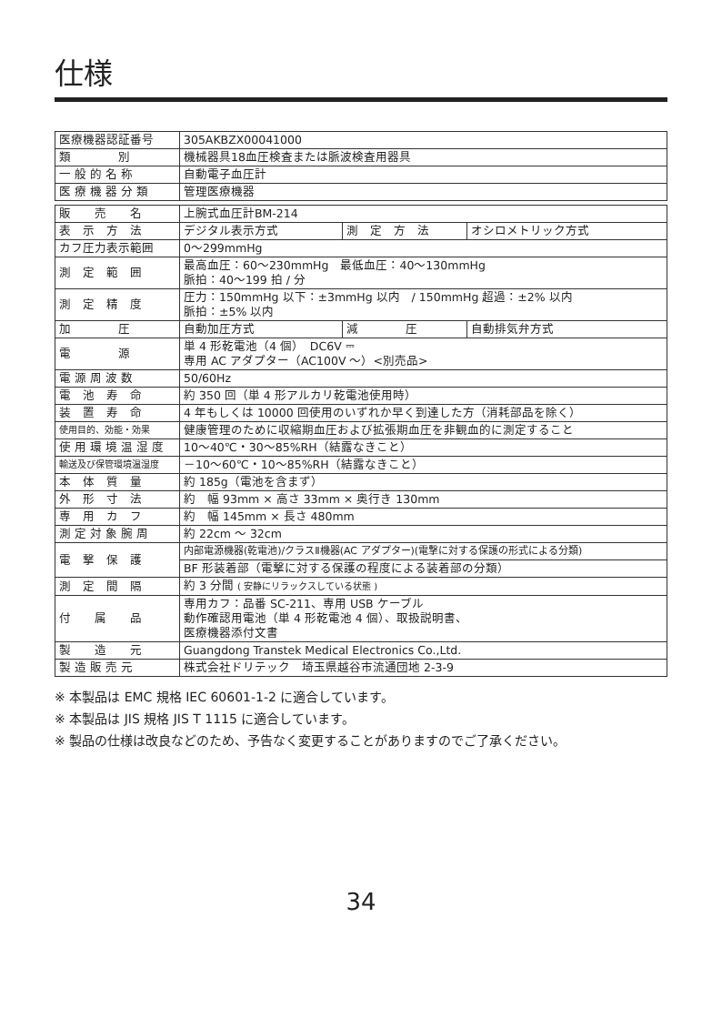仕様
| 医療機器認証番号 | 305AKBZX00041000 |
| 類 別 | 機械器具18血圧検査または脈波検査用器具 |
| 一 般 的 名 称 | 自動電子血圧計 |
| 医 療 機 器 分 類 | 管理医療機器 |
| 販 売 名 | 上腕式血圧計BM-214 | | |
| 表 示 方 法 | デジタル表示方式 | 測 定 方 法 | オシロメトリック方式 |
| カフ圧力表示範囲 | 0～299mmHg | | |
| 測 定 範 囲 | 最高血圧：60～230mmHg 最低血圧：40～130mmHg 脈拍：40～199 拍 / 分 | | |
| 測 定 精 度 | 圧力：150mmHg 以下：±3mmHg 以内 / 150mmHg 超過：±2% 以内 脈拍：±5% 以内 | | |
| 加 圧 | 自動加圧方式 | 減 圧 | 自動排気弁方式 |
| 電 源 | 単 4 形乾電池（4 個） DC6V ⎓ 専用 AC アダプター（AC100V ～）<別売品> | | |
| 電 源 周 波 数 | 50/60Hz | | |
| 電 池 寿 命 | 約 350 回（単 4 形アルカリ乾電池使用時） | | |
| 装 置 寿 命 | 4 年もしくは 10000 回使用のいずれか早く到達した方（消耗部品を除く） | | |
| 使用目的、効能・効果 | 健康管理のために収縮期血圧および拡張期血圧を非観血的に測定すること | | |
| 使 用 環 境 温 湿 度 | 10～40℃・30～85%RH（結露なきこと） | | |
| 輸送及び保管環境温湿度 | －10～60℃・10～85%RH（結露なきこと） | | |
| 本 体 質 量 | 約 185g（電池を含まず） | | |
| 外 形 寸 法 | 約 幅 93mm × 高さ 33mm × 奥行き 130mm | | |
| 専 用 カ フ | 約 幅 145mm × 長さ 480mm | | |
| 測 定 対 象 腕 周 | 約 22cm ～ 32cm | | |
| 電 撃 保 護 | 内部電源機器(乾電池)/クラスⅡ機器(AC アダプター)(電撃に対する保護の形式による分類) | | |
| | BF 形装着部（電撃に対する保護の程度による装着部の分類） | | |
| 測 定 間 隔 | 約 3 分間 ( 安静にリラックスしている状態 ) | | |
| 付 属 品 | 専用カフ：品番 SC-211、専用 USB ケーブル 動作確認用電池（単 4 形乾電池 4 個）、取扱説明書、 医療機器添付文書 | | |
| 製 造 元 | Guangdong Transtek Medical Electronics Co.,Ltd. | | |
| 製 造 販 売 元 | 株式会社ドリテック 埼玉県越谷市流通団地 2-3-9 | | |
※ 本製品は EMC 規格 IEC 60601-1-2 に適合しています。
※ 本製品は JIS 規格 JIS T 1115 に適合しています。
※ 製品の仕様は改良などのため、予告なく変更することがありますのでご了承ください。
34